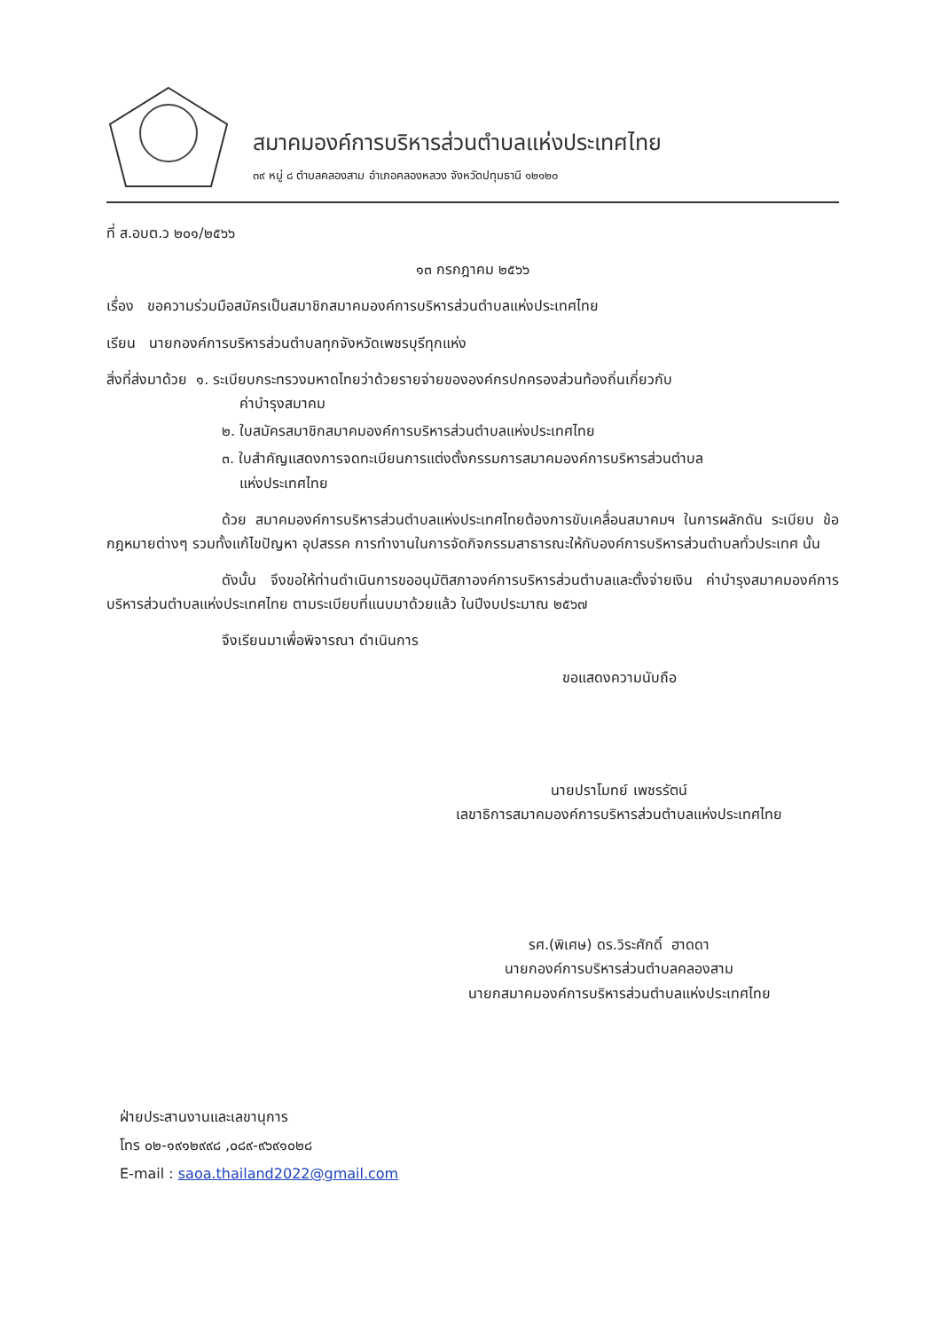สมาคมองค์การบริหารส่วนตำบลแห่งประเทศไทย
๓๙ หมู่ ๘ ตำบลคลองสาม อำเภอคลองหลวง จังหวัดปทุมธานี ๑๒๑๒๐
ที่ ส.อบต.ว ๒๐๑/๒๕๖๖
๑๓ กรกฎาคม ๒๕๖๖
เรื่อง ขอความร่วมมือสมัครเป็นสมาชิกสมาคมองค์การบริหารส่วนตำบลแห่งประเทศไทย
เรียน นายกองค์การบริหารส่วนตำบลทุกจังหวัดเพชรบุรีทุกแห่ง
สิ่งที่ส่งมาด้วย ๑. ระเบียบกระทรวงมหาดไทยว่าด้วยรายจ่ายขององค์กรปกครองส่วนท้องถิ่นเกี่ยวกับ
ค่าบำรุงสมาคม
๒. ใบสมัครสมาชิกสมาคมองค์การบริหารส่วนตำบลแห่งประเทศไทย
๓. ใบสำคัญแสดงการจดทะเบียนการแต่งตั้งกรรมการสมาคมองค์การบริหารส่วนตำบล
แห่งประเทศไทย
ด้วย สมาคมองค์การบริหารส่วนตำบลแห่งประเทศไทยต้องการขับเคลื่อนสมาคมฯ ในการผลักดัน ระเบียบ ข้อกฎหมายต่างๆ รวมทั้งแก้ไขปัญหา อุปสรรค การทำงานในการจัดกิจกรรมสาธารณะให้กับองค์การบริหารส่วนตำบลทั่วประเทศ นั้น
ดังนั้น จึงขอให้ท่านดำเนินการขออนุมัติสภาองค์การบริหารส่วนตำบลและตั้งจ่ายเงิน ค่าบำรุงสมาคมองค์การบริหารส่วนตำบลแห่งประเทศไทย ตามระเบียบที่แนบมาด้วยแล้ว ในปีงบประมาณ ๒๕๖๗
จึงเรียนมาเพื่อพิจารณา ดำเนินการ
ขอแสดงความนับถือ
นายปราโมทย์ เพชรรัตน์
เลขาธิการสมาคมองค์การบริหารส่วนตำบลแห่งประเทศไทย
รศ.(พิเศษ) ดร.วิระศักดิ์ ฮาดดา
นายกองค์การบริหารส่วนตำบลคลองสาม
นายกสมาคมองค์การบริหารส่วนตำบลแห่งประเทศไทย
ฝ่ายประสานงานและเลขานุการ
โทร ๐๒-๑๙๑๒๙๙๘ ,๐๘๙-๙๖๙๑๐๒๘
E-mail : saoa.thailand2022@gmail.com